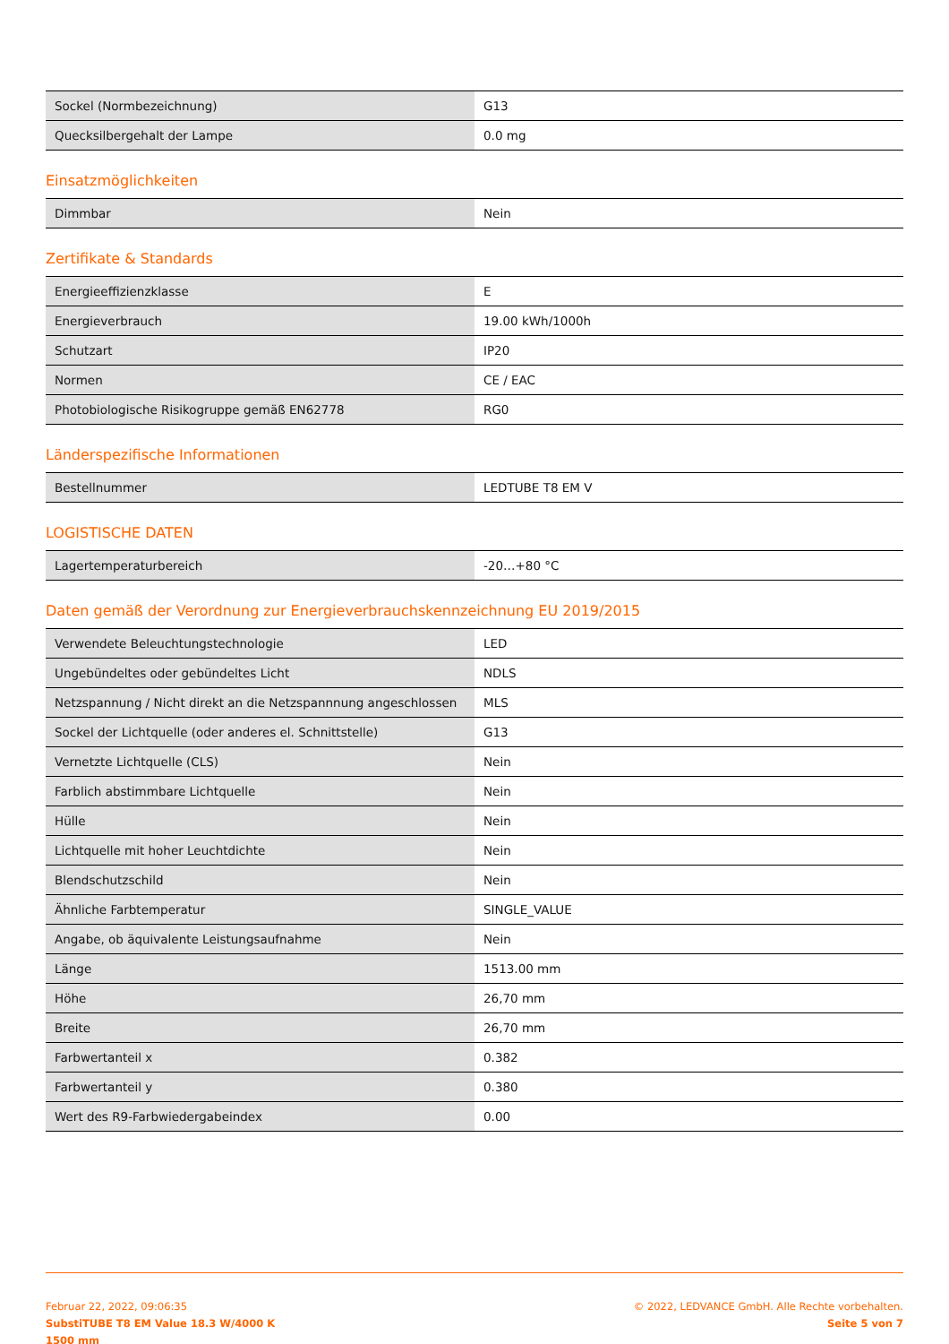| Sockel (Normbezeichnung) | G13 |
| Quecksilbergehalt der Lampe | 0.0 mg |
Einsatzmöglichkeiten
| Dimmbar | Nein |
Zertifikate & Standards
| Energieeffizienzklasse | E |
| Energieverbrauch | 19.00 kWh/1000h |
| Schutzart | IP20 |
| Normen | CE / EAC |
| Photobiologische Risikogruppe gemäß EN62778 | RG0 |
Länderspezifische Informationen
| Bestellnummer | LEDTUBE T8 EM V |
LOGISTISCHE DATEN
| Lagertemperaturbereich | -20…+80 °C |
Daten gemäß der Verordnung zur Energieverbrauchskennzeichnung EU 2019/2015
| Verwendete Beleuchtungstechnologie | LED |
| Ungebündeltes oder gebündeltes Licht | NDLS |
| Netzspannung / Nicht direkt an die Netzspannnung angeschlossen | MLS |
| Sockel der Lichtquelle (oder anderes el. Schnittstelle) | G13 |
| Vernetzte Lichtquelle (CLS) | Nein |
| Farblich abstimmbare Lichtquelle | Nein |
| Hülle | Nein |
| Lichtquelle mit hoher Leuchtdichte | Nein |
| Blendschutzschild | Nein |
| Ähnliche Farbtemperatur | SINGLE_VALUE |
| Angabe, ob äquivalente Leistungsaufnahme | Nein |
| Länge | 1513.00 mm |
| Höhe | 26,70 mm |
| Breite | 26,70 mm |
| Farbwertanteil x | 0.382 |
| Farbwertanteil y | 0.380 |
| Wert des R9-Farbwiedergabeindex | 0.00 |
Februar 22, 2022, 09:06:35
SubstiTUBE T8 EM Value 18.3 W/4000 K
1500 mm
© 2022, LEDVANCE GmbH. Alle Rechte vorbehalten.
Seite 5 von 7